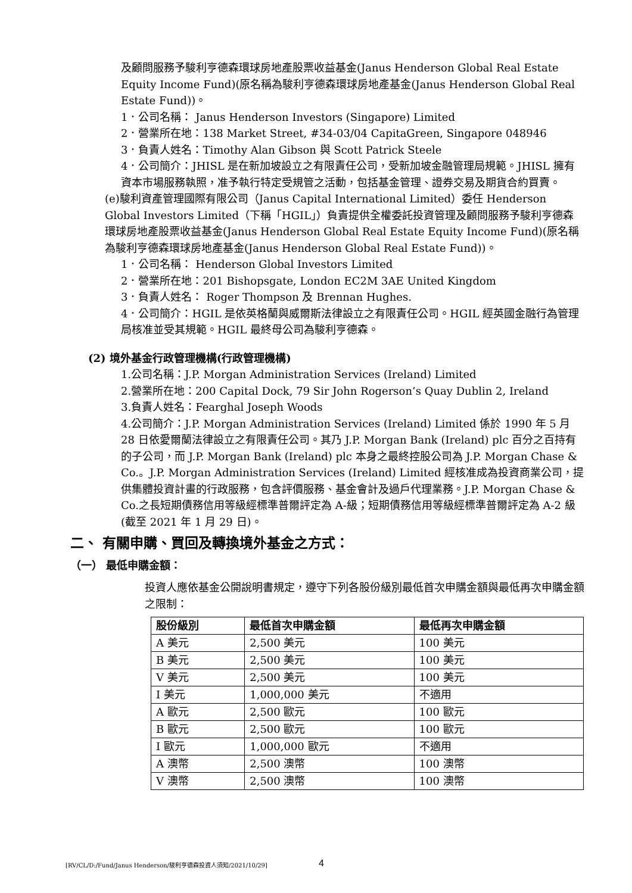及顧問服務予駿利亨德森環球房地產股票收益基金(Janus Henderson Global Real Estate Equity Income Fund)(原名稱為駿利亨德森環球房地產基金(Janus Henderson Global Real Estate Fund))。
1．公司名稱： Janus Henderson Investors (Singapore) Limited
2．營業所在地：138 Market Street, #34-03/04 CapitaGreen, Singapore 048946
3．負責人姓名：Timothy Alan Gibson 與 Scott Patrick Steele
4．公司簡介：JHISL 是在新加坡設立之有限責任公司，受新加坡金融管理局規範。JHISL 擁有資本市場服務執照，准予執行特定受規管之活動，包括基金管理、證券交易及期貨合約買賣。
(e)駿利資產管理國際有限公司（Janus Capital International Limited）委任 Henderson Global Investors Limited（下稱「HGIL」）負責提供全權委託投資管理及顧問服務予駿利亨德森環球房地產股票收益基金(Janus Henderson Global Real Estate Equity Income Fund)(原名稱為駿利亨德森環球房地產基金(Janus Henderson Global Real Estate Fund))。
1．公司名稱： Henderson Global Investors Limited
2．營業所在地：201 Bishopsgate, London EC2M 3AE United Kingdom
3．負責人姓名： Roger Thompson 及 Brennan Hughes.
4．公司簡介：HGIL 是依英格蘭與威爾斯法律設立之有限責任公司。HGIL 經英國金融行為管理局核准並受其規範。HGIL 最終母公司為駿利亨德森。
(2) 境外基金行政管理機構(行政管理機構)
1.公司名稱：J.P. Morgan Administration Services (Ireland) Limited
2.營業所在地：200 Capital Dock, 79 Sir John Rogerson’s Quay Dublin 2, Ireland
3.負責人姓名：Fearghal Joseph Woods
4.公司簡介：J.P. Morgan Administration Services (Ireland) Limited 係於 1990 年 5 月 28 日依愛爾蘭法律設立之有限責任公司。其乃 J.P. Morgan Bank (Ireland) plc 百分之百持有的子公司，而 J.P. Morgan Bank (Ireland) plc 本身之最終控股公司為 J.P. Morgan Chase & Co.。J.P. Morgan Administration Services (Ireland) Limited 經核准成為投資商業公司，提供集體投資計畫的行政服務，包含評價服務、基金會計及過戶代理業務。J.P. Morgan Chase & Co.之長短期債務信用等級經標準普爾評定為 A-級；短期債務信用等級經標準普爾評定為 A-2 級(截至 2021 年 1 月 29 日)。
二、 有關申購、買回及轉換境外基金之方式：
（一） 最低申購金額：
投資人應依基金公開說明書規定，遵守下列各股份級別最低首次申購金額與最低再次申購金額之限制：
| 股份級別 | 最低首次申購金額 | 最低再次申購金額 |
| --- | --- | --- |
| A 美元 | 2,500 美元 | 100 美元 |
| B 美元 | 2,500 美元 | 100 美元 |
| V 美元 | 2,500 美元 | 100 美元 |
| I 美元 | 1,000,000 美元 | 不適用 |
| A 歐元 | 2,500 歐元 | 100 歐元 |
| B 歐元 | 2,500 歐元 | 100 歐元 |
| I 歐元 | 1,000,000 歐元 | 不適用 |
| A 澳幣 | 2,500 澳幣 | 100 澳幣 |
| V 澳幣 | 2,500 澳幣 | 100 澳幣 |
[RV/CL/D:/Fund/Janus Henderson/駿利亨德森投資人須知/2021/10/29]
4